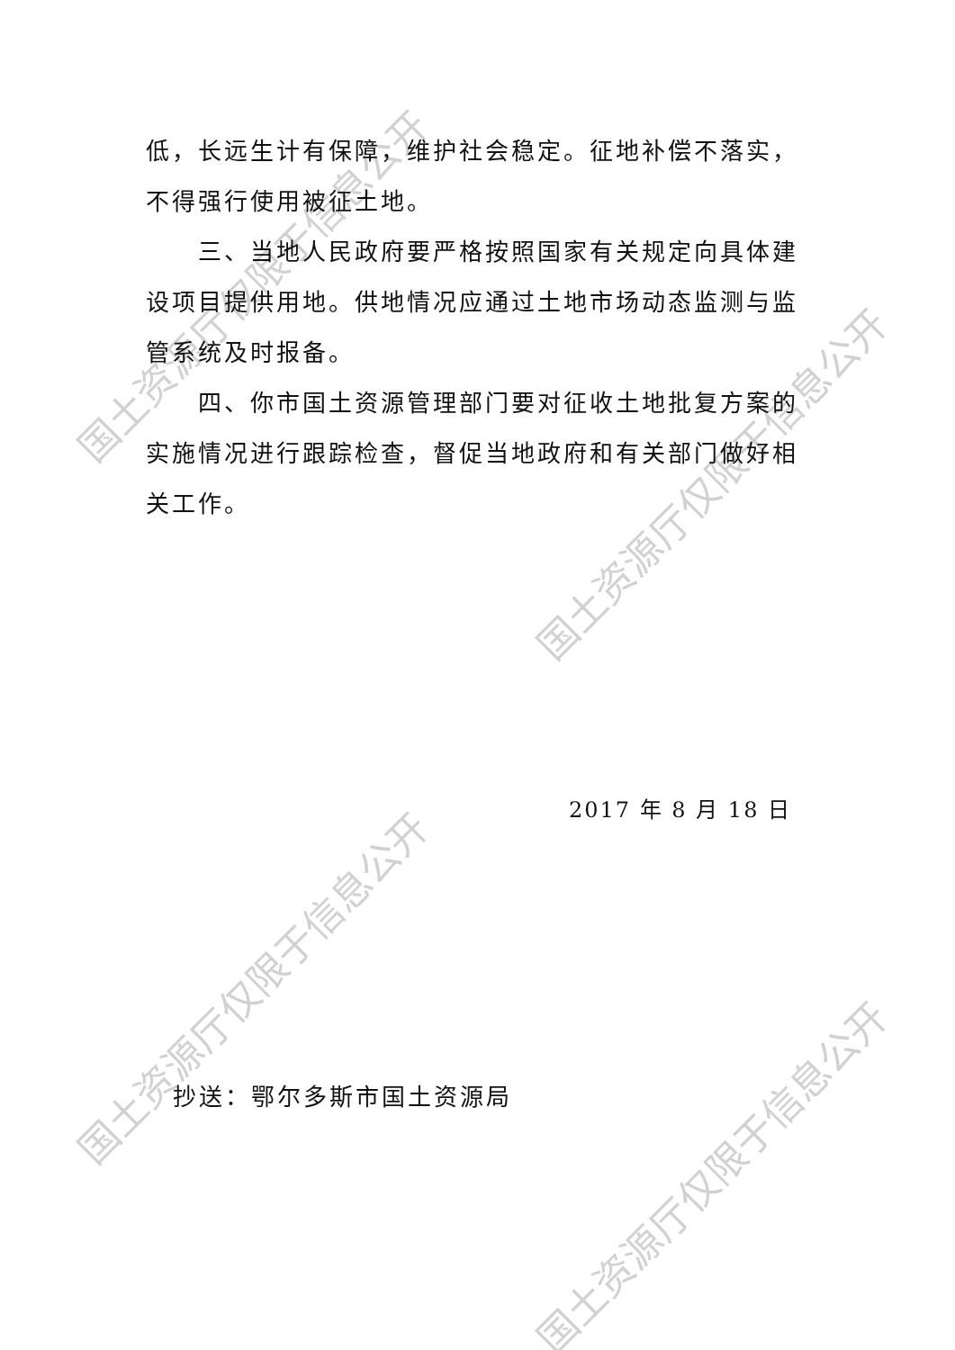低，长远生计有保障，维护社会稳定。征地补偿不落实，不得强行使用被征土地。
三、当地人民政府要严格按照国家有关规定向具体建设项目提供用地。供地情况应通过土地市场动态监测与监管系统及时报备。
四、你市国土资源管理部门要对征收土地批复方案的实施情况进行跟踪检查，督促当地政府和有关部门做好相关工作。
2017 年 8 月 18 日
抄送：鄂尔多斯市国土资源局
国土资源厅仅限于信息公开
国土资源厅仅限于信息公开
国土资源厅仅限于信息公开
国土资源厅仅限于信息公开